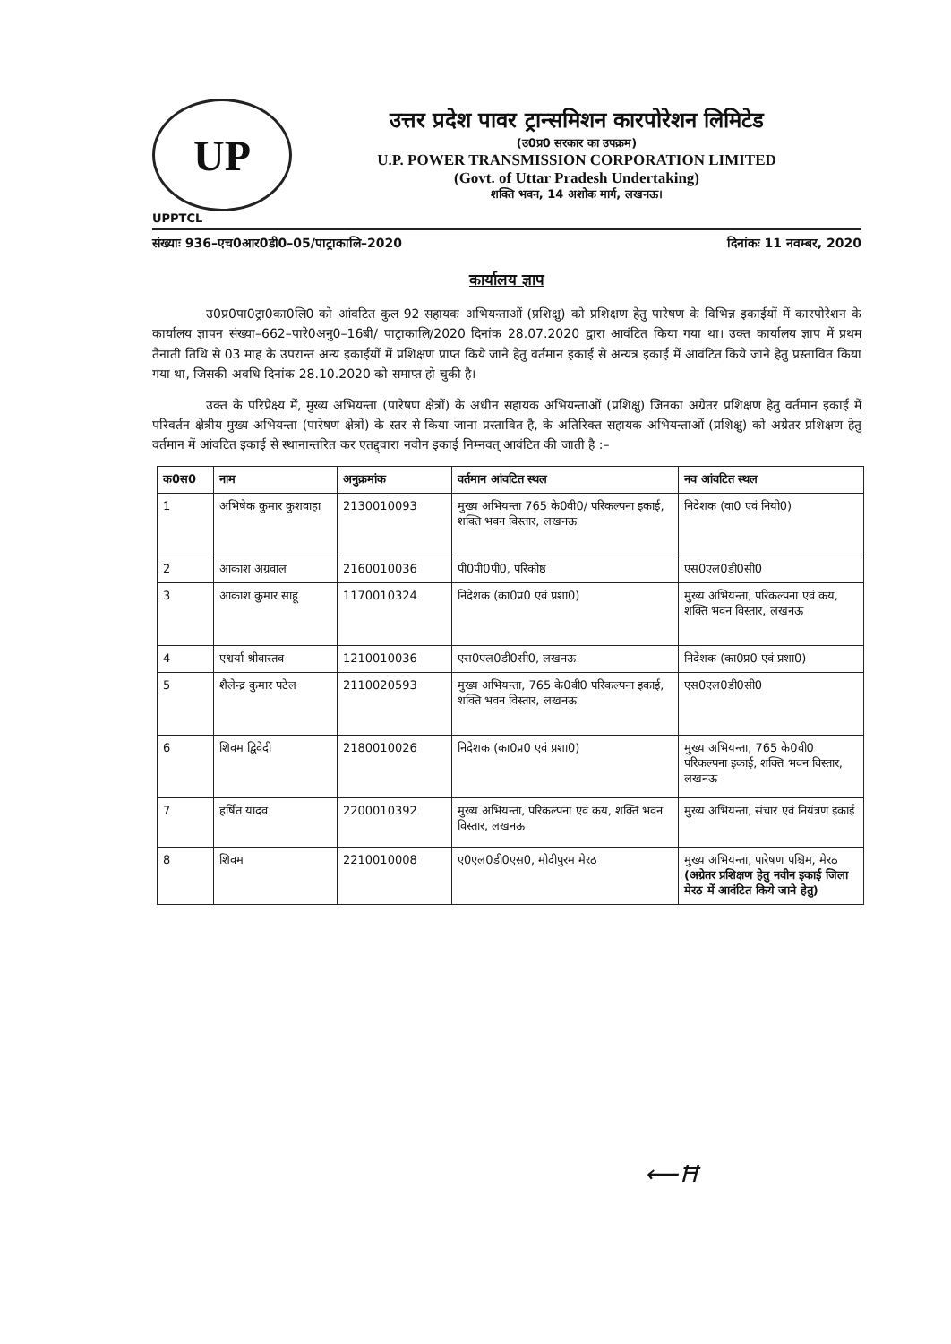UP
उत्तर प्रदेश पावर ट्रान्समिशन कारपोरेशन लिमिटेड
(उ0प्र0 सरकार का उपक्रम)
U.P. POWER TRANSMISSION CORPORATION LIMITED
(Govt. of Uttar Pradesh Undertaking)
शक्ति भवन, 14 अशोक मार्ग, लखनऊ।
UPPTCL
संख्याः 936–एच0आर0डी0–05/पाट्राकालि–2020 दिनांकः 11 नवम्बर, 2020
कार्यालय ज्ञाप
उ0प्र0पा0ट्रा0का0लि0 को आंवटित कुल 92 सहायक अभियन्ताओं (प्रशिक्षु) को प्रशिक्षण हेतु पारेषण के विभिन्न इकाईयों में कारपोरेशन के कार्यालय ज्ञापन संख्या–662–पारे0अनु0–16बी/ पाट्राकालि/2020 दिनांक 28.07.2020 द्वारा आवंटित किया गया था। उक्त कार्यालय ज्ञाप में प्रथम तैनाती तिथि से 03 माह के उपरान्त अन्य इकाईयों में प्रशिक्षण प्राप्त किये जाने हेतु वर्तमान इकाई से अन्यत्र इकाई में आवंटित किये जाने हेतु प्रस्तावित किया गया था, जिसकी अवधि दिनांक 28.10.2020 को समाप्त हो चुकी है।
उक्त के परिप्रेक्ष्य में, मुख्य अभियन्ता (पारेषण क्षेत्रों) के अधीन सहायक अभियन्ताओं (प्रशिक्षु) जिनका अग्रेतर प्रशिक्षण हेतु वर्तमान इकाई में परिवर्तन क्षेत्रीय मुख्य अभियन्ता (पारेषण क्षेत्रों) के स्तर से किया जाना प्रस्तावित है, के अतिरिक्त सहायक अभियन्ताओं (प्रशिक्षु) को अग्रेतर प्रशिक्षण हेतु वर्तमान में आंवटित इकाई से स्थानान्तरित कर एतद्द्वारा नवीन इकाई निम्नवत् आवंटित की जाती है :–
| क0स0 | नाम | अनुक्रमांक | वर्तमान आंवटित स्थल | नव आंवटित स्थल |
| --- | --- | --- | --- | --- |
| 1 | अभिषेक कुमार कुशवाहा | 2130010093 | मुख्य अभियन्ता 765 के0वी0/ परिकल्पना इकाई, शक्ति भवन विस्तार, लखनऊ | निदेशक (वा0 एवं नियो0) |
| 2 | आकाश अग्रवाल | 2160010036 | पी0पी0पी0, परिकोष्ठ | एस0एल0डी0सी0 |
| 3 | आकाश कुमार साहू | 1170010324 | निदेशक (का0प्र0 एवं प्रशा0) | मुख्य अभियन्ता, परिकल्पना एवं कय, शक्ति भवन विस्तार, लखनऊ |
| 4 | एश्वर्या श्रीवास्तव | 1210010036 | एस0एल0डी0सी0, लखनऊ | निदेशक (का0प्र0 एवं प्रशा0) |
| 5 | शैलेन्द्र कुमार पटेल | 2110020593 | मुख्य अभियन्ता, 765 के0वी0 परिकल्पना इकाई, शक्ति भवन विस्तार, लखनऊ | एस0एल0डी0सी0 |
| 6 | शिवम द्विवेदी | 2180010026 | निदेशक (का0प्र0 एवं प्रशा0) | मुख्य अभियन्ता, 765 के0वी0 परिकल्पना इकाई, शक्ति भवन विस्तार, लखनऊ |
| 7 | हर्षित यादव | 2200010392 | मुख्य अभियन्ता, परिकल्पना एवं कय, शक्ति भवन विस्तार, लखनऊ | मुख्य अभियन्ता, संचार एवं नियंत्रण इकाई |
| 8 | शिवम | 2210010008 | ए0एल0डी0एस0, मोदीपुरम मेरठ | मुख्य अभियन्ता, पारेषण पश्चिम, मेरठ (अग्रेतर प्रशिक्षण हेतु नवीन इकाई जिला मेरठ में आवंटित किये जाने हेतु) |
⟵Ħ